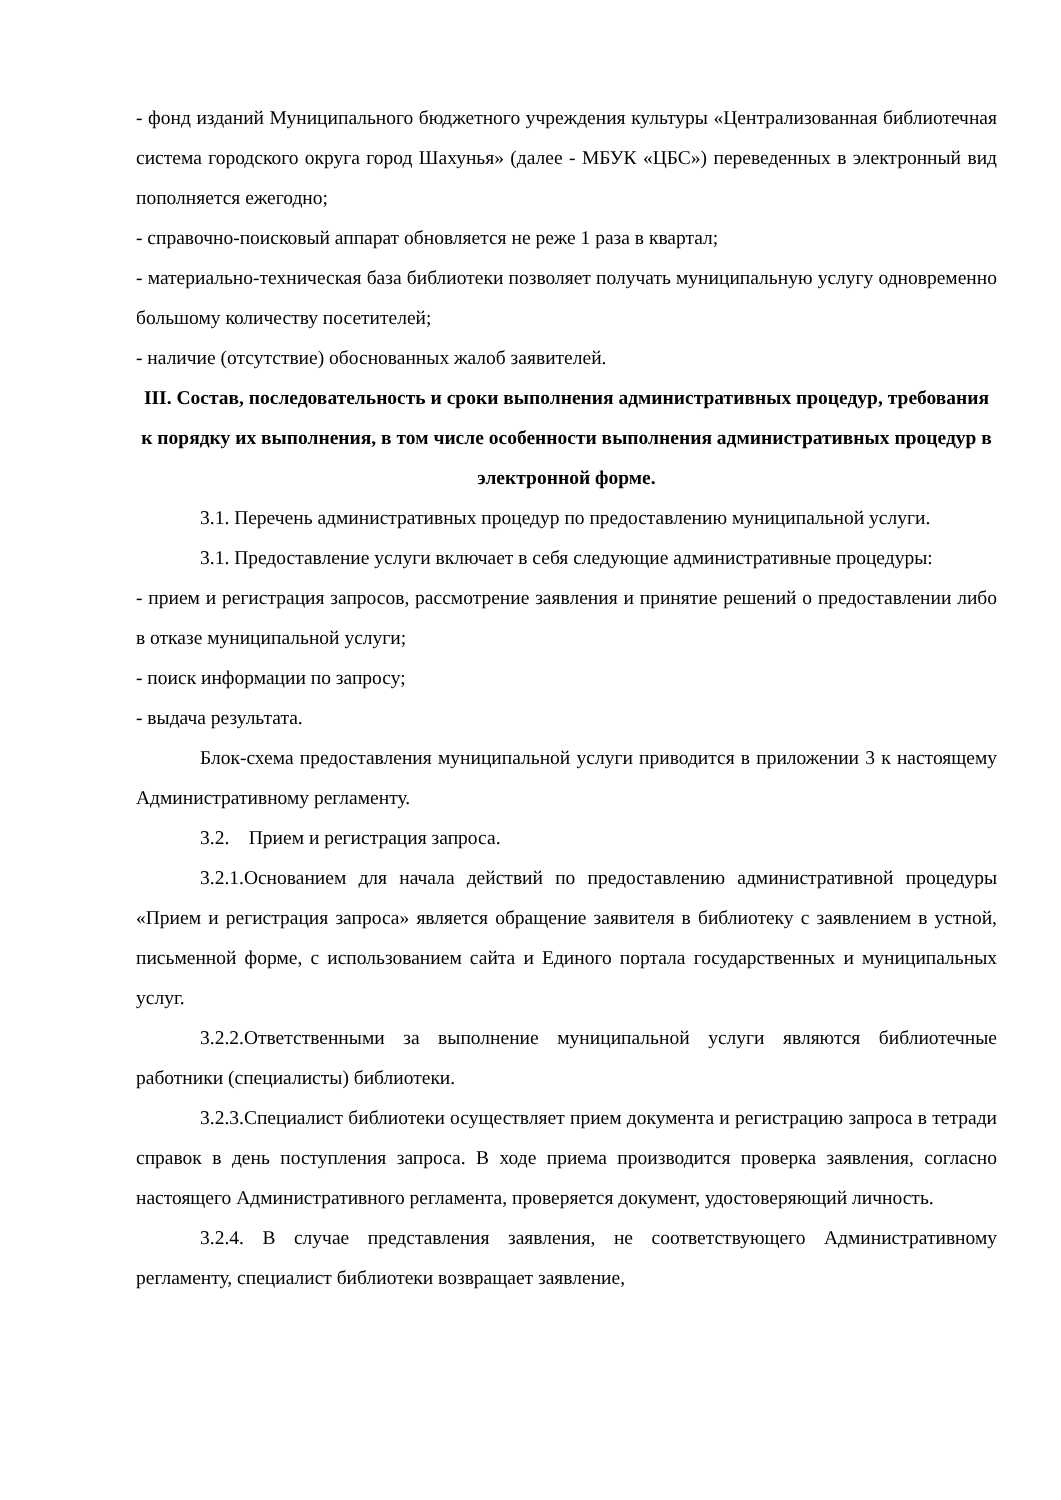- фонд изданий Муниципального бюджетного учреждения культуры «Централизованная библиотечная система городского округа город Шахунья» (далее - МБУК «ЦБС») переведенных в электронный вид пополняется ежегодно;
- справочно-поисковый аппарат обновляется не реже 1 раза в квартал;
- материально-техническая база библиотеки позволяет получать муниципальную услугу одновременно большому количеству посетителей;
- наличие (отсутствие) обоснованных жалоб заявителей.
III. Состав, последовательность и сроки выполнения административных процедур, требования к порядку их выполнения, в том числе особенности выполнения административных процедур в электронной форме.
3.1. Перечень административных процедур по предоставлению муниципальной услуги.
3.1. Предоставление услуги включает в себя следующие административные процедуры:
- прием и регистрация запросов, рассмотрение заявления и принятие решений о предоставлении либо в отказе муниципальной услуги;
- поиск информации по запросу;
- выдача результата.
Блок-схема предоставления муниципальной услуги приводится в приложении 3 к настоящему Административному регламенту.
3.2. Прием и регистрация запроса.
3.2.1.Основанием для начала действий по предоставлению административной процедуры «Прием и регистрация запроса» является обращение заявителя в библиотеку с заявлением в устной, письменной форме, с использованием сайта и Единого портала государственных и муниципальных услуг.
3.2.2.Ответственными за выполнение муниципальной услуги являются библиотечные работники (специалисты) библиотеки.
3.2.3.Специалист библиотеки осуществляет прием документа и регистрацию запроса в тетради справок в день поступления запроса. В ходе приема производится проверка заявления, согласно настоящего Административного регламента, проверяется документ, удостоверяющий личность.
3.2.4. В случае представления заявления, не соответствующего Административному регламенту, специалист библиотеки возвращает заявление,